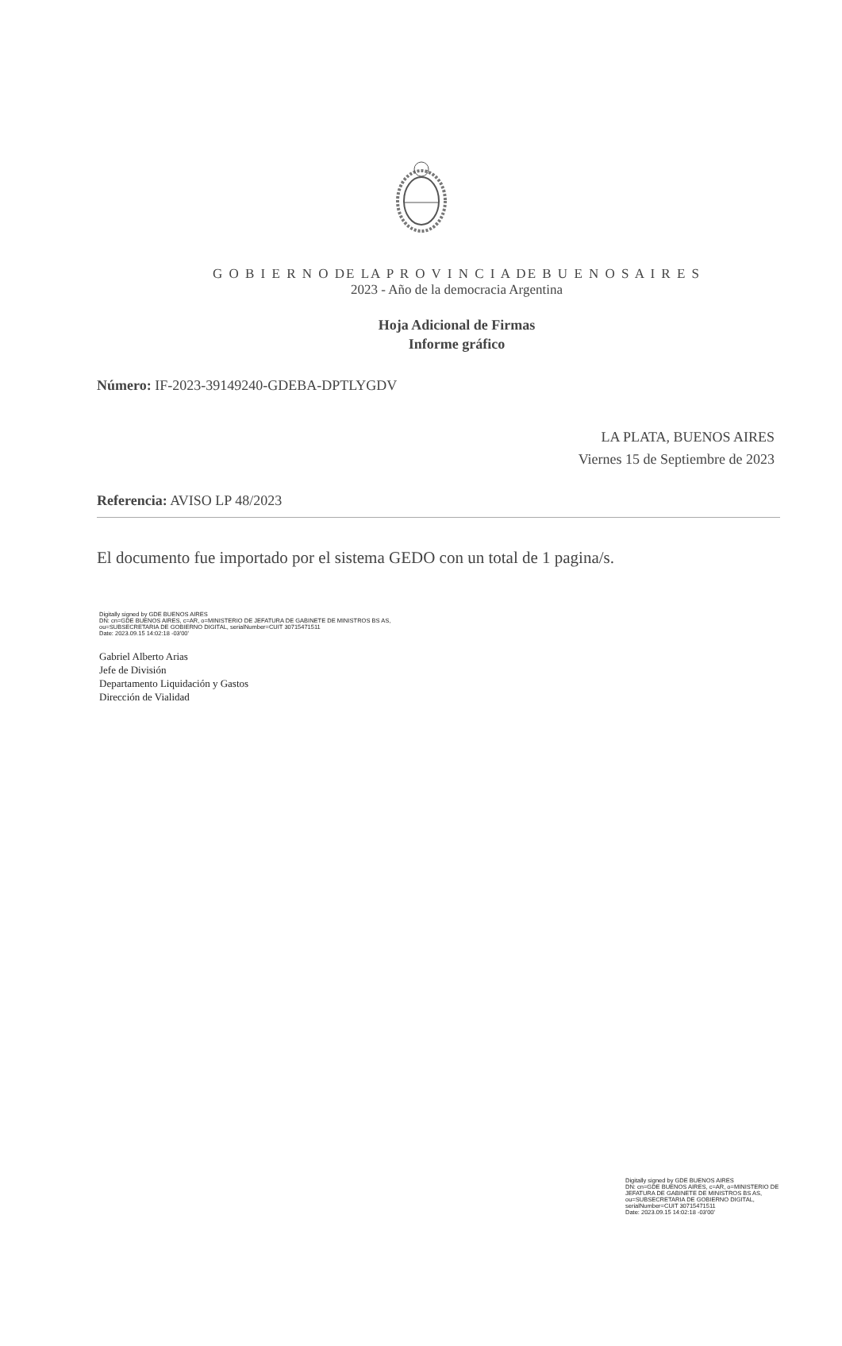G O B I E R N O DE LA P R O V I N C I A DE B U E N O S A I R E S
2023 - Año de la democracia Argentina
Hoja Adicional de Firmas
Informe gráfico
Número: IF-2023-39149240-GDEBA-DPTLYGDV
LA PLATA, BUENOS AIRES
Viernes 15 de Septiembre de 2023
Referencia: AVISO LP 48/2023
El documento fue importado por el sistema GEDO con un total de 1 pagina/s.
Digitally signed by GDE BUENOS AIRES
DN: cn=GDE BUENOS AIRES, c=AR, o=MINISTERIO DE JEFATURA DE GABINETE DE MINISTROS BS AS,
ou=SUBSECRETARIA DE GOBIERNO DIGITAL, serialNumber=CUIT 30715471511
Date: 2023.09.15 14:02:18 -03'00'
Gabriel Alberto Arias
Jefe de División
Departamento Liquidación y Gastos
Dirección de Vialidad
Digitally signed by GDE BUENOS AIRES
DN: cn=GDE BUENOS AIRES, c=AR, o=MINISTERIO DE
JEFATURA DE GABINETE DE MINISTROS BS AS,
ou=SUBSECRETARIA DE GOBIERNO DIGITAL,
serialNumber=CUIT 30715471511
Date: 2023.09.15 14:02:18 -03'00'